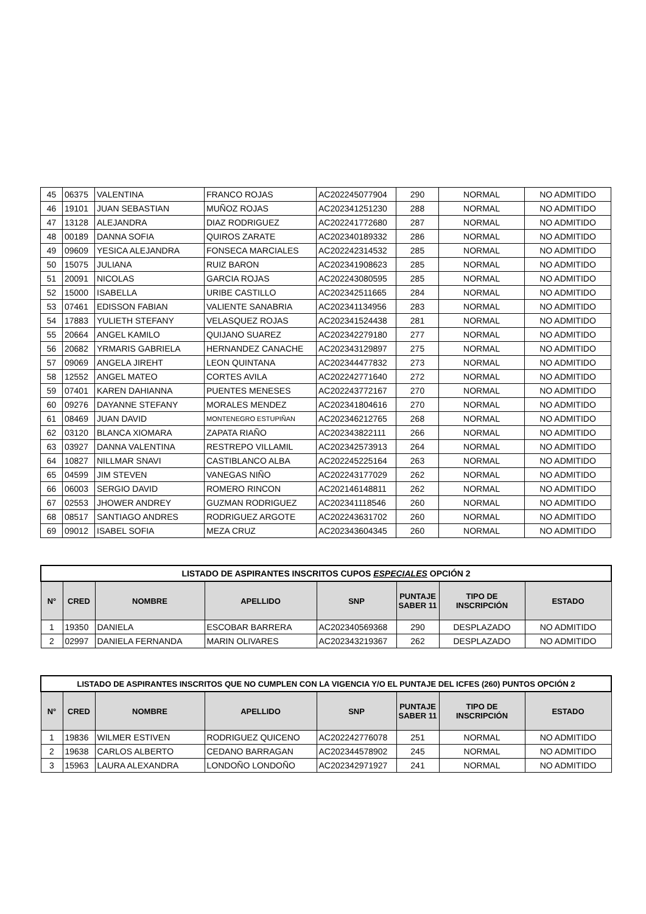| 45 | 06375 | VALENTINA | FRANCO ROJAS | AC202245077904 | 290 | NORMAL | NO ADMITIDO |
| 46 | 19101 | JUAN SEBASTIAN | MUÑOZ ROJAS | AC202341251230 | 288 | NORMAL | NO ADMITIDO |
| 47 | 13128 | ALEJANDRA | DIAZ RODRIGUEZ | AC202241772680 | 287 | NORMAL | NO ADMITIDO |
| 48 | 00189 | DANNA SOFIA | QUIROS ZARATE | AC202340189332 | 286 | NORMAL | NO ADMITIDO |
| 49 | 09609 | YESICA ALEJANDRA | FONSECA MARCIALES | AC202242314532 | 285 | NORMAL | NO ADMITIDO |
| 50 | 15075 | JULIANA | RUIZ BARON | AC202341908623 | 285 | NORMAL | NO ADMITIDO |
| 51 | 20091 | NICOLAS | GARCIA ROJAS | AC202243080595 | 285 | NORMAL | NO ADMITIDO |
| 52 | 15000 | ISABELLA | URIBE CASTILLO | AC202342511665 | 284 | NORMAL | NO ADMITIDO |
| 53 | 07461 | EDISSON FABIAN | VALIENTE SANABRIA | AC202341134956 | 283 | NORMAL | NO ADMITIDO |
| 54 | 17883 | YULIETH STEFANY | VELASQUEZ ROJAS | AC202341524438 | 281 | NORMAL | NO ADMITIDO |
| 55 | 20664 | ANGEL KAMILO | QUIJANO SUAREZ | AC202342279180 | 277 | NORMAL | NO ADMITIDO |
| 56 | 20682 | YRMARIS GABRIELA | HERNANDEZ CANACHE | AC202343129897 | 275 | NORMAL | NO ADMITIDO |
| 57 | 09069 | ANGELA JIREHT | LEON QUINTANA | AC202344477832 | 273 | NORMAL | NO ADMITIDO |
| 58 | 12552 | ANGEL MATEO | CORTES AVILA | AC202242771640 | 272 | NORMAL | NO ADMITIDO |
| 59 | 07401 | KAREN DAHIANNA | PUENTES MENESES | AC202243772167 | 270 | NORMAL | NO ADMITIDO |
| 60 | 09276 | DAYANNE STEFANY | MORALES MENDEZ | AC202341804616 | 270 | NORMAL | NO ADMITIDO |
| 61 | 08469 | JUAN DAVID | MONTENEGRO ESTUPIÑAN | AC202346212765 | 268 | NORMAL | NO ADMITIDO |
| 62 | 03120 | BLANCA XIOMARA | ZAPATA RIAÑO | AC202343822111 | 266 | NORMAL | NO ADMITIDO |
| 63 | 03927 | DANNA VALENTINA | RESTREPO VILLAMIL | AC202342573913 | 264 | NORMAL | NO ADMITIDO |
| 64 | 10827 | NILLMAR SNAVI | CASTIBLANCO ALBA | AC202245225164 | 263 | NORMAL | NO ADMITIDO |
| 65 | 04599 | JIM STEVEN | VANEGAS NIÑO | AC202243177029 | 262 | NORMAL | NO ADMITIDO |
| 66 | 06003 | SERGIO DAVID | ROMERO RINCON | AC202146148811 | 262 | NORMAL | NO ADMITIDO |
| 67 | 02553 | JHOWER ANDREY | GUZMAN RODRIGUEZ | AC202341118546 | 260 | NORMAL | NO ADMITIDO |
| 68 | 08517 | SANTIAGO ANDRES | RODRIGUEZ ARGOTE | AC202243631702 | 260 | NORMAL | NO ADMITIDO |
| 69 | 09012 | ISABEL SOFIA | MEZA CRUZ | AC202343604345 | 260 | NORMAL | NO ADMITIDO |
| LISTADO DE ASPIRANTES INSCRITOS CUPOS ESPECIALES OPCIÓN 2 | | | | | | | |
| --- | --- | --- | --- | --- | --- | --- | --- |
| N° | CRED | NOMBRE | APELLIDO | SNP | PUNTAJE SABER 11 | TIPO DE INSCRIPCIÓN | ESTADO |
| 1 | 19350 | DANIELA | ESCOBAR BARRERA | AC202340569368 | 290 | DESPLAZADO | NO ADMITIDO |
| 2 | 02997 | DANIELA FERNANDA | MARIN OLIVARES | AC202343219367 | 262 | DESPLAZADO | NO ADMITIDO |
| LISTADO DE ASPIRANTES INSCRITOS QUE NO CUMPLEN CON LA VIGENCIA Y/O EL PUNTAJE DEL ICFES (260) PUNTOS OPCIÓN 2 | | | | | | | |
| --- | --- | --- | --- | --- | --- | --- | --- |
| N° | CRED | NOMBRE | APELLIDO | SNP | PUNTAJE SABER 11 | TIPO DE INSCRIPCIÓN | ESTADO |
| 1 | 19836 | WILMER ESTIVEN | RODRIGUEZ QUICENO | AC202242776078 | 251 | NORMAL | NO ADMITIDO |
| 2 | 19638 | CARLOS ALBERTO | CEDANO BARRAGAN | AC202344578902 | 245 | NORMAL | NO ADMITIDO |
| 3 | 15963 | LAURA ALEXANDRA | LONDOÑO LONDOÑO | AC202342971927 | 241 | NORMAL | NO ADMITIDO |